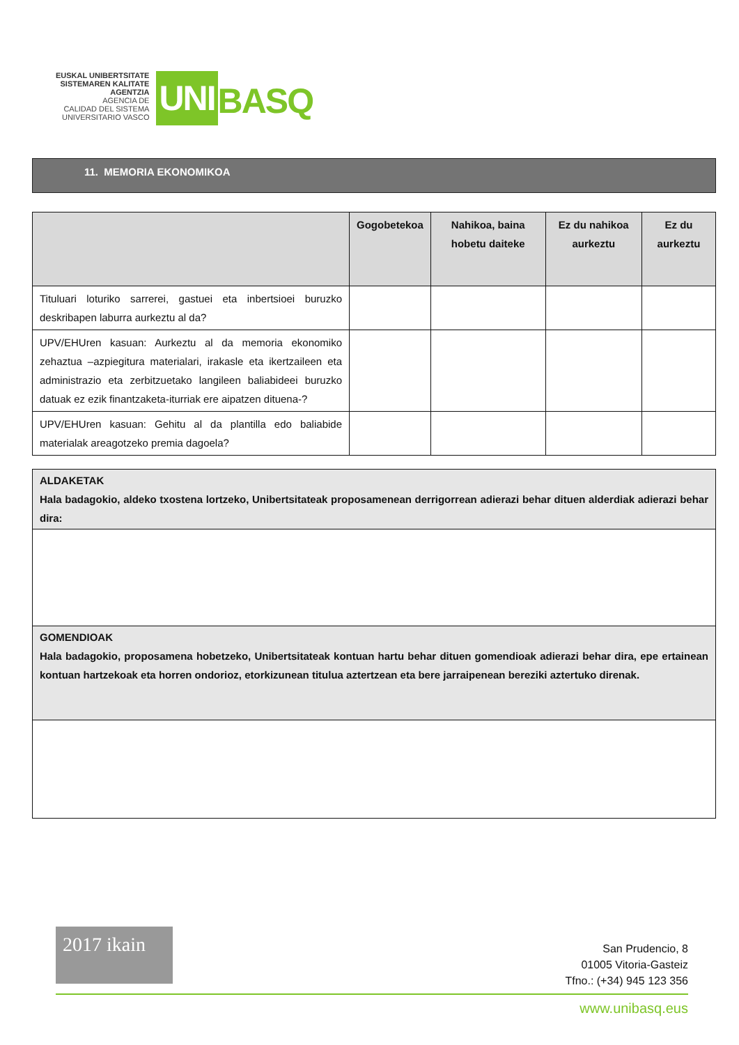EUSKAL UNIBERTSITATE
SISTEMAREN KALITATE
AGENTZIA
AGENCIA DE
CALIDAD DEL SISTEMA
UNIVERSITARIO VASCO
UNI
BASQ
11. MEMORIA EKONOMIKOA
| | Gogobetekoa | Nahikoa, baina hobetu daiteke | Ez du nahikoa aurkeztu | Ez du aurkeztu |
| --- | --- | --- | --- | --- |
| Tituluari loturiko sarrerei, gastuei eta inbertsioei buruzko deskribapen laburra aurkeztu al da? | | | | |
| UPV/EHUren kasuan: Aurkeztu al da memoria ekonomiko zehaztua –azpiegitura materialari, irakasle eta ikertzaileen eta administrazio eta zerbitzuetako langileen baliabideei buruzko datuak ez ezik finantzaketa-iturriak ere aipatzen dituena-? | | | | |
| UPV/EHUren kasuan: Gehitu al da plantilla edo baliabide materialak areagotzeko premia dagoela? | | | | |
ALDAKETAK
Hala badagokio, aldeko txostena lortzeko, Unibertsitateak proposamenean derrigorrean adierazi behar dituen alderdiak adierazi behar dira:
GOMENDIOAK
Hala badagokio, proposamena hobetzeko, Unibertsitateak kontuan hartu behar dituen gomendioak adierazi behar dira, epe ertainean kontuan hartzekoak eta horren ondorioz, etorkizunean titulua aztertzean eta bere jarraipenean bereziki aztertuko direnak.
2017 ikain
San Prudencio, 8
01005 Vitoria-Gasteiz
Tfno.: (+34) 945 123 356
www.unibasq.eus